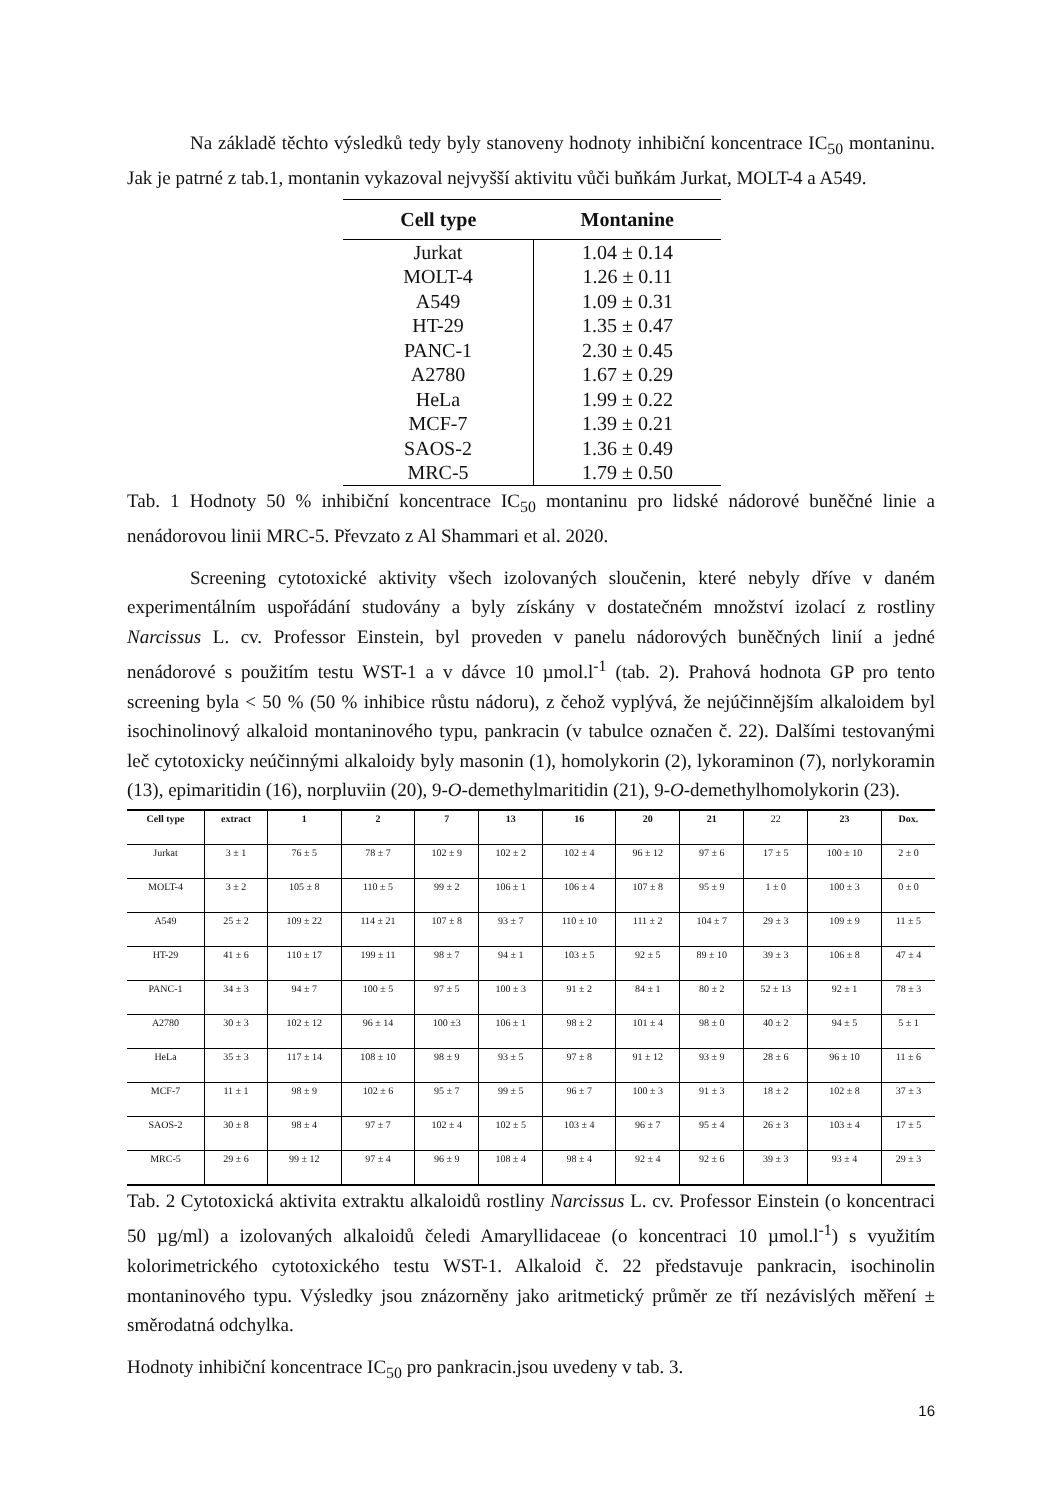Na základě těchto výsledků tedy byly stanoveny hodnoty inhibiční koncentrace IC<sub>50</sub> montaninu. Jak je patrné z tab.1, montanin vykazoval nejvyšší aktivitu vůči buňkám Jurkat, MOLT-4 a A549.
| Cell type | Montanine |
| --- | --- |
| Jurkat | 1.04 ± 0.14 |
| MOLT-4 | 1.26 ± 0.11 |
| A549 | 1.09 ± 0.31 |
| HT-29 | 1.35 ± 0.47 |
| PANC-1 | 2.30 ± 0.45 |
| A2780 | 1.67 ± 0.29 |
| HeLa | 1.99 ± 0.22 |
| MCF-7 | 1.39 ± 0.21 |
| SAOS-2 | 1.36 ± 0.49 |
| MRC-5 | 1.79 ± 0.50 |
Tab. 1 Hodnoty 50 % inhibiční koncentrace IC<sub>50</sub> montaninu pro lidské nádorové buněčné linie a nenádorovou linii MRC-5. Převzato z Al Shammari et al. 2020.
Screening cytotoxické aktivity všech izolovaných sloučenin, které nebyly dříve v daném experimentálním uspořádání studovány a byly získány v dostatečném množství izolací z rostliny Narcissus L. cv. Professor Einstein, byl proveden v panelu nádorových buněčných linií a jedné nenádorové s použitím testu WST-1 a v dávce 10 µmol.l<sup>-1</sup> (tab. 2). Prahová hodnota GP pro tento screening byla < 50 % (50 % inhibice růstu nádoru), z čehož vyplývá, že nejúčinnějším alkaloidem byl isochinolinový alkaloid montaninového typu, pankracin (v tabulce označen č. 22). Dalšími testovanými leč cytotoxicky neúčinnými alkaloidy byly masonin (1), homolykorin (2), lykoraminon (7), norlykoramin (13), epimaritidin (16), norpluviin (20), 9-O-demethylmaritidin (21), 9-O-demethylhomolykorin (23).
| Cell type | extract | 1 | 2 | 7 | 13 | 16 | 20 | 21 | 22 | 23 | Dox. |
| --- | --- | --- | --- | --- | --- | --- | --- | --- | --- | --- | --- |
| Jurkat | 3 ± 1 | 76 ± 5 | 78 ± 7 | 102 ± 9 | 102 ± 2 | 102 ± 4 | 96 ± 12 | 97 ± 6 | 17 ± 5 | 100 ± 10 | 2 ± 0 |
| MOLT-4 | 3 ± 2 | 105 ± 8 | 110 ± 5 | 99 ± 2 | 106 ± 1 | 106 ± 4 | 107 ± 8 | 95 ± 9 | 1 ± 0 | 100 ± 3 | 0 ± 0 |
| A549 | 25 ± 2 | 109 ± 22 | 114 ± 21 | 107 ± 8 | 93 ± 7 | 110 ± 10 | 111 ± 2 | 104 ± 7 | 29 ± 3 | 109 ± 9 | 11 ± 5 |
| HT-29 | 41 ± 6 | 110 ± 17 | 199 ± 11 | 98 ± 7 | 94 ± 1 | 103 ± 5 | 92 ± 5 | 89 ± 10 | 39 ± 3 | 106 ± 8 | 47 ± 4 |
| PANC-1 | 34 ± 3 | 94 ± 7 | 100 ± 5 | 97 ± 5 | 100 ± 3 | 91 ± 2 | 84 ± 1 | 80 ± 2 | 52 ± 13 | 92 ± 1 | 78 ± 3 |
| A2780 | 30 ± 3 | 102 ± 12 | 96 ± 14 | 100 ±3 | 106 ± 1 | 98 ± 2 | 101 ± 4 | 98 ± 0 | 40 ± 2 | 94 ± 5 | 5 ± 1 |
| HeLa | 35 ± 3 | 117 ± 14 | 108 ± 10 | 98 ± 9 | 93 ± 5 | 97 ± 8 | 91 ± 12 | 93 ± 9 | 28 ± 6 | 96 ± 10 | 11 ± 6 |
| MCF-7 | 11 ± 1 | 98 ± 9 | 102 ± 6 | 95 ± 7 | 99 ± 5 | 96 ± 7 | 100 ± 3 | 91 ± 3 | 18 ± 2 | 102 ± 8 | 37 ± 3 |
| SAOS-2 | 30 ± 8 | 98 ± 4 | 97 ± 7 | 102 ± 4 | 102 ± 5 | 103 ± 4 | 96 ± 7 | 95 ± 4 | 26 ± 3 | 103 ± 4 | 17 ± 5 |
| MRC-5 | 29 ± 6 | 99 ± 12 | 97 ± 4 | 96 ± 9 | 108 ± 4 | 98 ± 4 | 92 ± 4 | 92 ± 6 | 39 ± 3 | 93 ± 4 | 29 ± 3 |
Tab. 2 Cytotoxická aktivita extraktu alkaloidů rostliny Narcissus L. cv. Professor Einstein (o koncentraci 50 µg/ml) a izolovaných alkaloidů čeledi Amaryllidaceae (o koncentraci 10 µmol.l<sup>-1</sup>) s využitím kolorimetrického cytotoxického testu WST-1. Alkaloid č. 22 představuje pankracin, isochinolin montaninového typu. Výsledky jsou znázorněny jako aritmetický průměr ze tří nezávislých měření ± směrodatná odchylka.
Hodnoty inhibiční koncentrace IC<sub>50</sub> pro pankracin.jsou uvedeny v tab. 3.
16